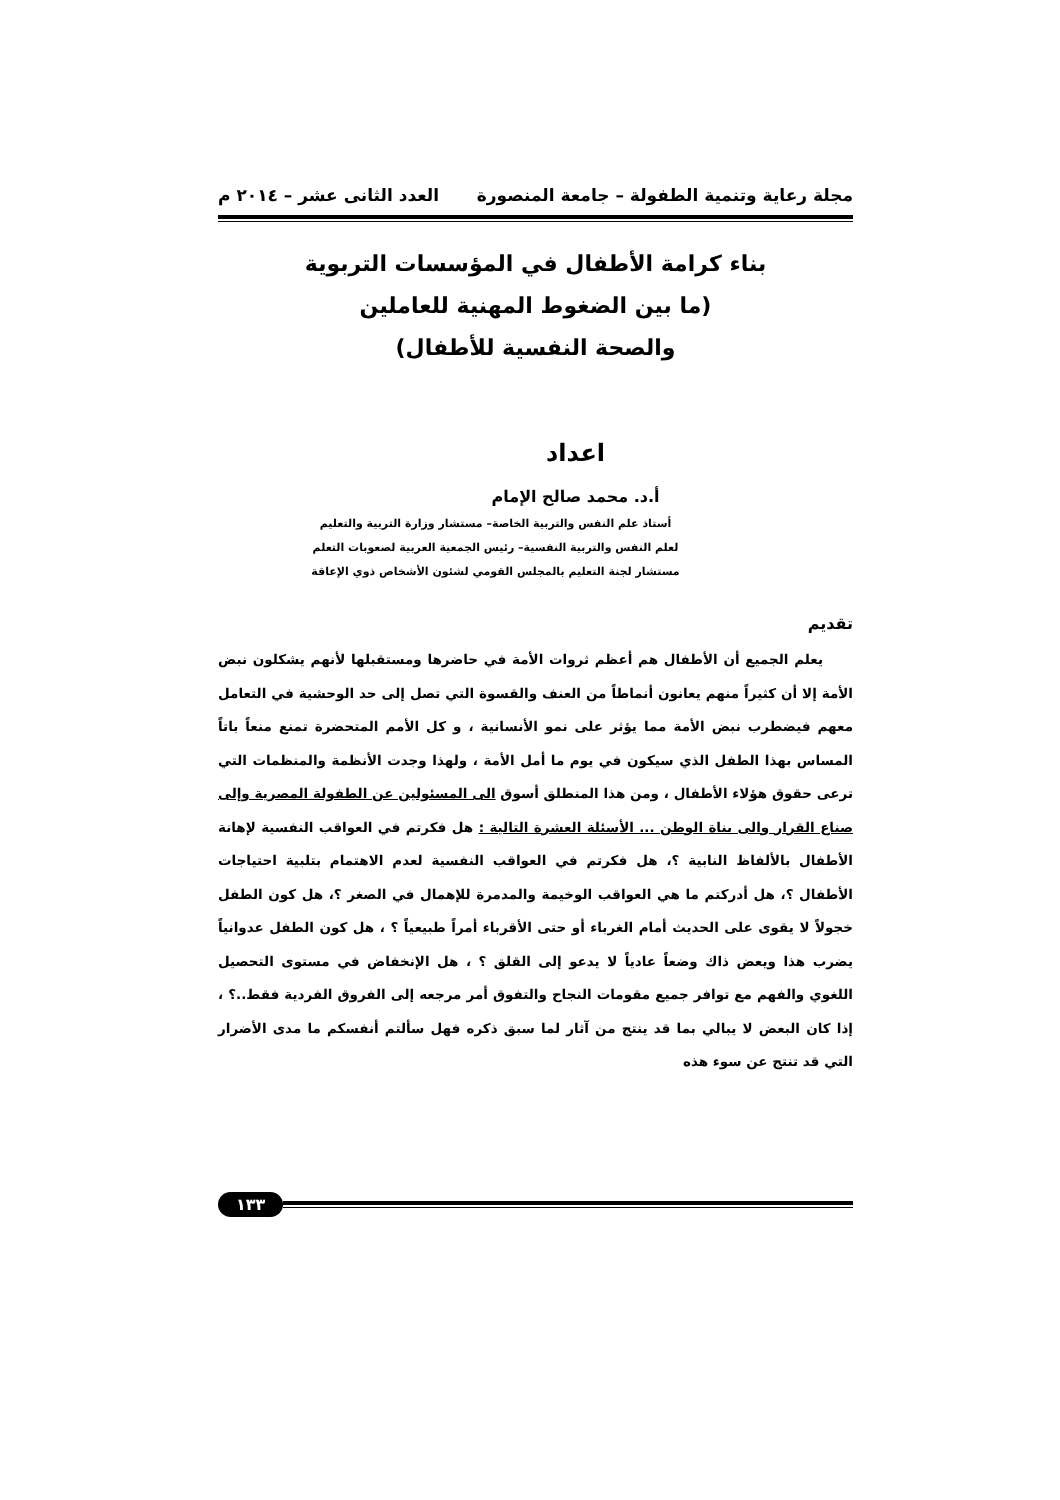مجلة رعاية وتنمية الطفولة – جامعة المنصورة العدد الثانى عشر – ٢٠١٤ م
بناء كرامة الأطفال في المؤسسات التربوية
(ما بين الضغوط المهنية للعاملين
والصحة النفسية للأطفال)
اعداد
أ.د. محمد صالح الإمام
أستاذ علم النفس والتربية الخاصة– مستشار وزارة التربية والتعليم
لعلم النفس والتربية النفسية– رئيس الجمعية العربية لصعوبات التعلم
مستشار لجنة التعليم بالمجلس القومي لشئون الأشخاص ذوي الإعاقة
تقديم
يعلم الجميع أن الأطفال هم أعظم ثروات الأمة في حاضرها ومستقبلها لأنهم يشكلون نبض الأمة إلا أن كثيراً منهم يعانون أنماطاً من العنف والقسوة التي تصل إلى حد الوحشية في التعامل معهم فيضطرب نبض الأمة مما يؤثر على نمو الأنسانية ، و كل الأمم المتحضرة تمنع منعاً باتاً المساس بهذا الطفل الذي سيكون في يوم ما أمل الأمة ، ولهذا وجدت الأنظمة والمنظمات التي ترعى حقوق هؤلاء الأطفال ، ومن هذا المنطلق أسوق الى المسئولين عن الطفولة المصرية وإلى صناع القرار والى بناة الوطن ... الأسئلة العشرة التالية : هل فكرتم في العواقب النفسية لإهانة الأطفال بالألفاظ النابية ؟، هل فكرتم في العواقب النفسية لعدم الاهتمام بتلبية احتياجات الأطفال ؟، هل أدركتم ما هي العواقب الوخيمة والمدمرة للإهمال في الصغر ؟، هل كون الطفل خجولاً لا يقوى على الحديث أمام الغرباء أو حتى الأقرباء أمراً طبيعياً ؟ ، هل كون الطفل عدوانياً يضرب هذا ويعض ذاك وضعاً عادياً لا يدعو إلى القلق ؟ ، هل الإنخفاض في مستوى التحصيل اللغوي والفهم مع توافر جميع مقومات النجاح والتفوق أمر مرجعه إلى الفروق الفردية فقط..؟ ، إذا كان البعض لا يبالي بما قد ينتج من آثار لما سبق ذكره فهل سألتم أنفسكم ما مدى الأضرار التي قد تنتج عن سوء هذه
١٣٣